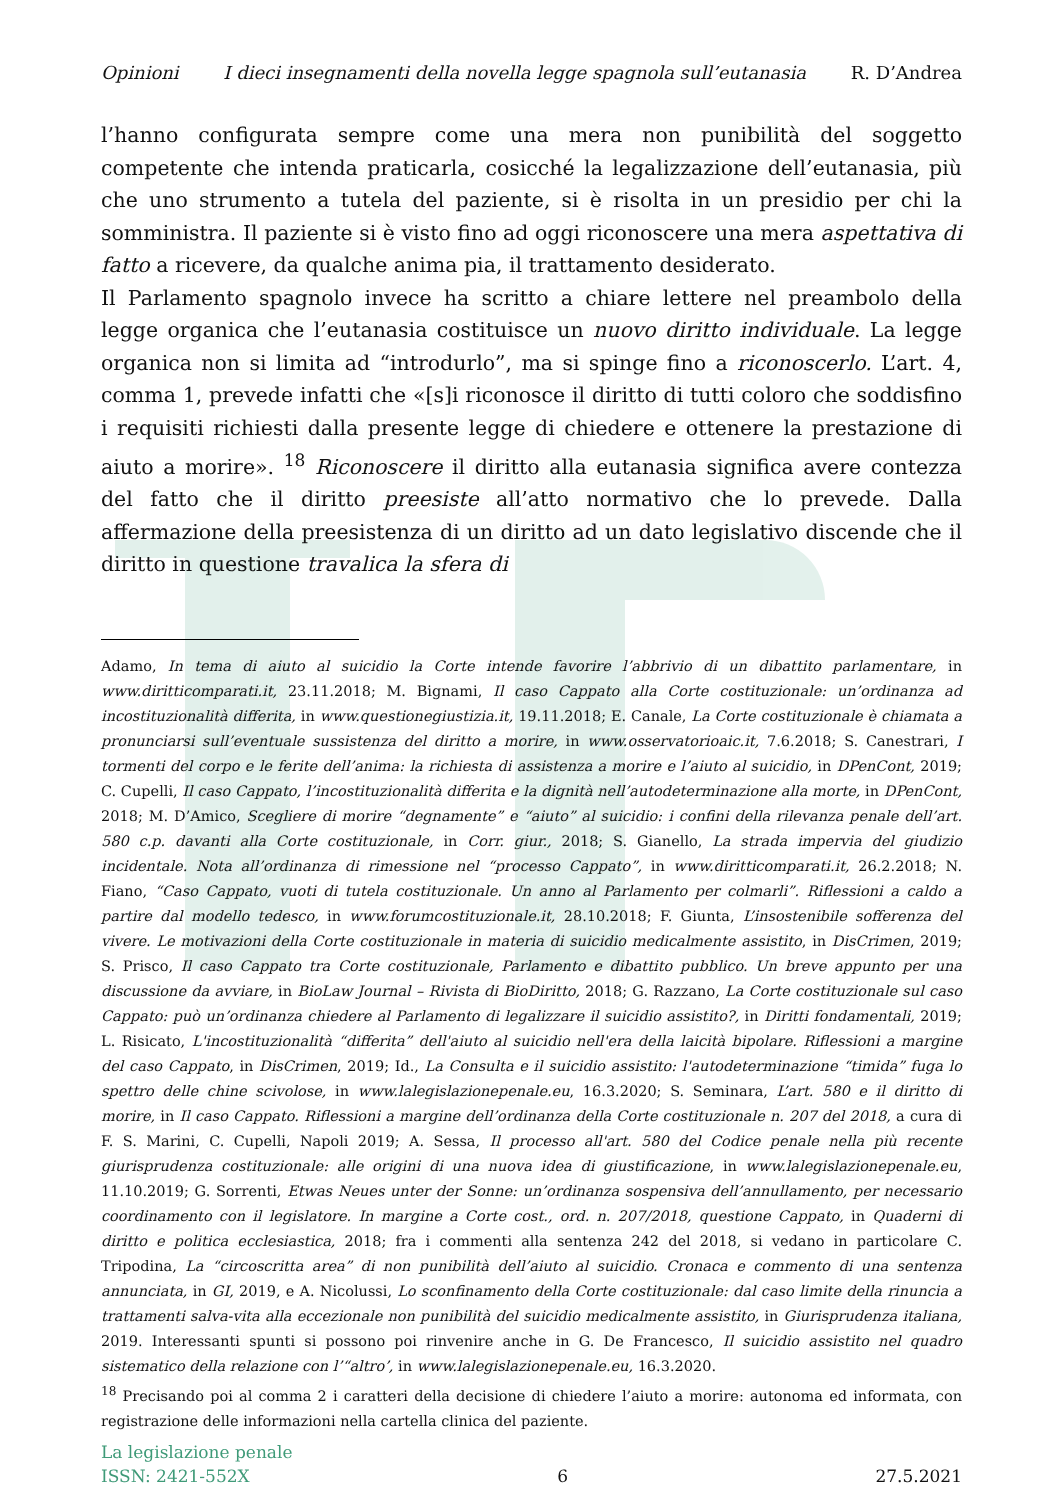Opinioni I dieci insegnamenti della novella legge spagnola sull’eutanasia R. D’Andrea
l’hanno configurata sempre come una mera non punibilità del soggetto competente che intenda praticarla, cosicché la legalizzazione dell’eutanasia, più che uno strumento a tutela del paziente, si è risolta in un presidio per chi la somministra. Il paziente si è visto fino ad oggi riconoscere una mera aspettativa di fatto a ricevere, da qualche anima pia, il trattamento desiderato.
Il Parlamento spagnolo invece ha scritto a chiare lettere nel preambolo della legge organica che l’eutanasia costituisce un nuovo diritto individuale. La legge organica non si limita ad “introdurlo”, ma si spinge fino a riconoscerlo. L’art. 4, comma 1, prevede infatti che «[s]i riconosce il diritto di tutti coloro che soddisfino i requisiti richiesti dalla presente legge di chiedere e ottenere la prestazione di aiuto a morire». <sup>18</sup> Riconoscere il diritto alla eutanasia significa avere contezza del fatto che il diritto preesiste all’atto normativo che lo prevede. Dalla affermazione della preesistenza di un diritto ad un dato legislativo discende che il diritto in questione travalica la sfera di
Adamo, In tema di aiuto al suicidio la Corte intende favorire l’abbrivio di un dibattito parlamentare, in www.diritticomparati.it, 23.11.2018; M. Bignami, Il caso Cappato alla Corte costituzionale: un’ordinanza ad incostituzionalità differita, in www.questionegiustizia.it, 19.11.2018; E. Canale, La Corte costituzionale è chiamata a pronunciarsi sull’eventuale sussistenza del diritto a morire, in www.osservatorioaic.it, 7.6.2018; S. Canestrari, I tormenti del corpo e le ferite dell’anima: la richiesta di assistenza a morire e l’aiuto al suicidio, in DPenCont, 2019; C. Cupelli, Il caso Cappato, l’incostituzionalità differita e la dignità nell’autodeterminazione alla morte, in DPenCont, 2018; M. D’Amico, Scegliere di morire “degnamente” e “aiuto” al suicidio: i confini della rilevanza penale dell’art. 580 c.p. davanti alla Corte costituzionale, in Corr. giur., 2018; S. Gianello, La strada impervia del giudizio incidentale. Nota all’ordinanza di rimessione nel “processo Cappato”, in www.diritticomparati.it, 26.2.2018; N. Fiano, “Caso Cappato, vuoti di tutela costituzionale. Un anno al Parlamento per colmarli”. Riflessioni a caldo a partire dal modello tedesco, in www.forumcostituzionale.it, 28.10.2018; F. Giunta, L’insostenibile sofferenza del vivere. Le motivazioni della Corte costituzionale in materia di suicidio medicalmente assistito, in DisCrimen, 2019; S. Prisco, Il caso Cappato tra Corte costituzionale, Parlamento e dibattito pubblico. Un breve appunto per una discussione da avviare, in BioLaw Journal – Rivista di BioDiritto, 2018; G. Razzano, La Corte costituzionale sul caso Cappato: può un’ordinanza chiedere al Parlamento di legalizzare il suicidio assistito?, in Diritti fondamentali, 2019; L. Risicato, L'incostituzionalità “differita” dell'aiuto al suicidio nell'era della laicità bipolare. Riflessioni a margine del caso Cappato, in DisCrimen, 2019; Id., La Consulta e il suicidio assistito: l'autodeterminazione “timida” fuga lo spettro delle chine scivolose, in www.lalegislazionepenale.eu, 16.3.2020; S. Seminara, L’art. 580 e il diritto di morire, in Il caso Cappato. Riflessioni a margine dell’ordinanza della Corte costituzionale n. 207 del 2018, a cura di F. S. Marini, C. Cupelli, Napoli 2019; A. Sessa, Il processo all'art. 580 del Codice penale nella più recente giurisprudenza costituzionale: alle origini di una nuova idea di giustificazione, in www.lalegislazionepenale.eu, 11.10.2019; G. Sorrenti, Etwas Neues unter der Sonne: un’ordinanza sospensiva dell’annullamento, per necessario coordinamento con il legislatore. In margine a Corte cost., ord. n. 207/2018, questione Cappato, in Quaderni di diritto e politica ecclesiastica, 2018; fra i commenti alla sentenza 242 del 2018, si vedano in particolare C. Tripodina, La “circoscritta area” di non punibilità dell’aiuto al suicidio. Cronaca e commento di una sentenza annunciata, in GI, 2019, e A. Nicolussi, Lo sconfinamento della Corte costituzionale: dal caso limite della rinuncia a trattamenti salva-vita alla eccezionale non punibilità del suicidio medicalmente assistito, in Giurisprudenza italiana, 2019. Interessanti spunti si possono poi rinvenire anche in G. De Francesco, Il suicidio assistito nel quadro sistematico della relazione con l’“altro’, in www.lalegislazionepenale.eu, 16.3.2020.
<sup>18</sup> Precisando poi al comma 2 i caratteri della decisione di chiedere l’aiuto a morire: autonoma ed informata, con registrazione delle informazioni nella cartella clinica del paziente.
La legislazione penale
ISSN: 2421-552X 6 27.5.2021